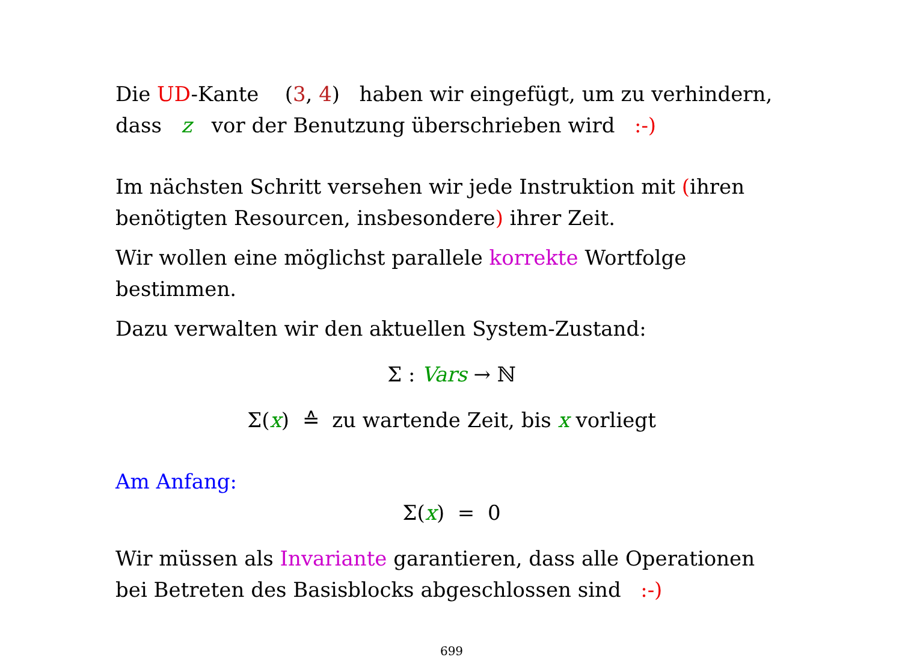Die UD-Kante (3, 4) haben wir eingefügt, um zu verhindern, dass z vor der Benutzung überschrieben wird :-)
Im nächsten Schritt versehen wir jede Instruktion mit (ihren benötigten Resourcen, insbesondere) ihrer Zeit.
Wir wollen eine möglichst parallele korrekte Wortfolge bestimmen.
Dazu verwalten wir den aktuellen System-Zustand:
Σ : Vars → ℕ
Σ(x) ≙ zu wartende Zeit, bis x vorliegt
Am Anfang:
Σ(x) = 0
Wir müssen als Invariante garantieren, dass alle Operationen bei Betreten des Basisblocks abgeschlossen sind :-)
699